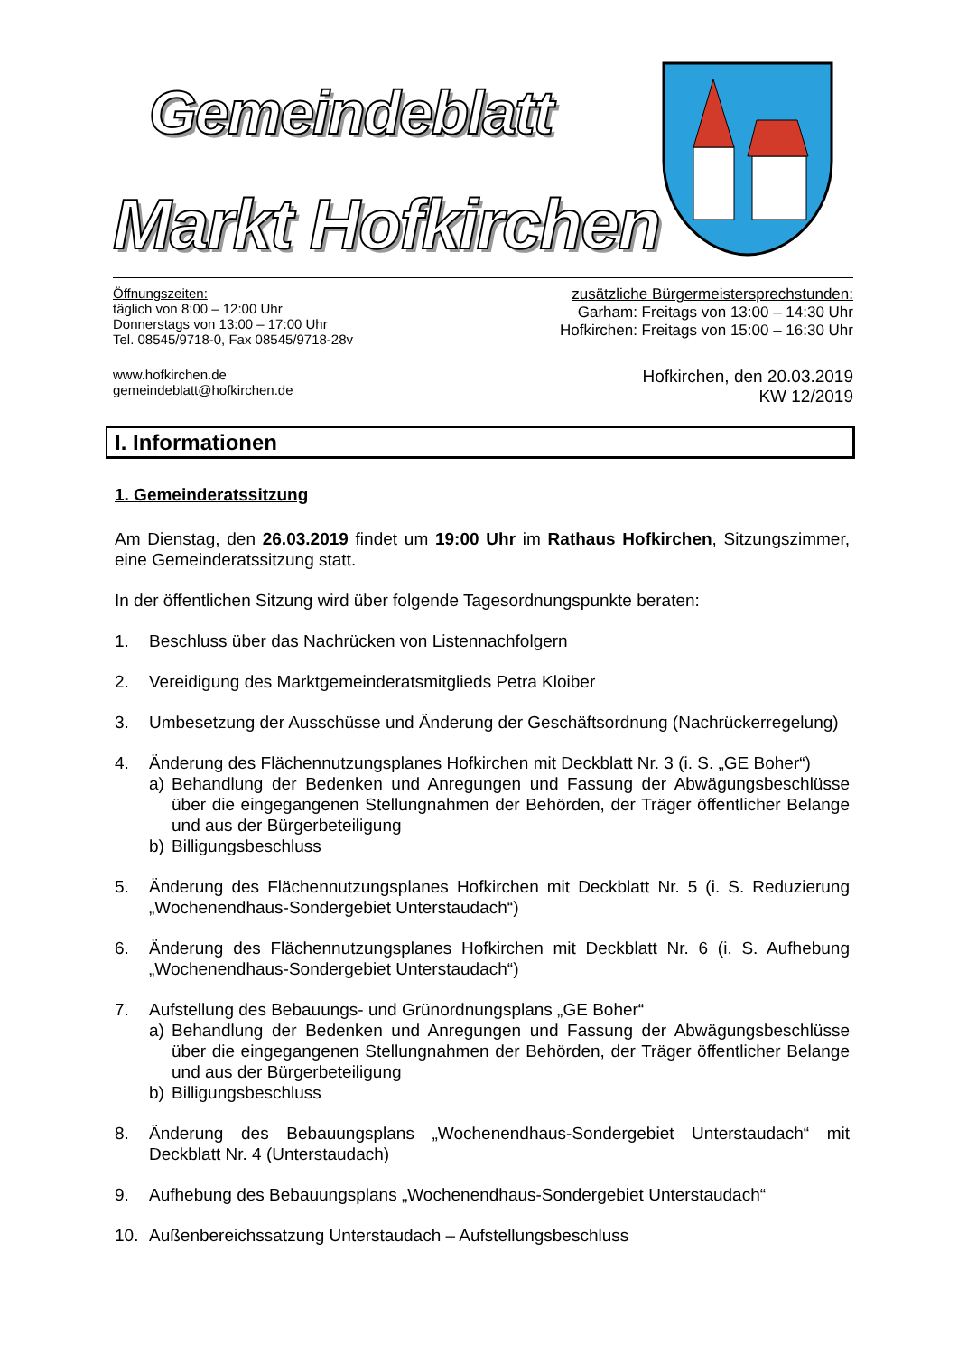Gemeindeblatt
Markt Hofkirchen
Öffnungszeiten:
täglich von 8:00 – 12:00 Uhr
Donnerstags von 13:00 – 17:00 Uhr
Tel. 08545/9718-0, Fax 08545/9718-28v
zusätzliche Bürgermeistersprechstunden:
Garham: Freitags von 13:00 – 14:30 Uhr
Hofkirchen: Freitags von 15:00 – 16:30 Uhr
www.hofkirchen.de
gemeindeblatt@hofkirchen.de
Hofkirchen, den 20.03.2019
KW 12/2019
I. Informationen
1. Gemeinderatssitzung
Am Dienstag, den 26.03.2019 findet um 19:00 Uhr im Rathaus Hofkirchen, Sitzungszimmer, eine Gemeinderatssitzung statt.
In der öffentlichen Sitzung wird über folgende Tagesordnungspunkte beraten:
1. Beschluss über das Nachrücken von Listennachfolgern
2. Vereidigung des Marktgemeinderatsmitglieds Petra Kloiber
3. Umbesetzung der Ausschüsse und Änderung der Geschäftsordnung (Nachrückerregelung)
4. Änderung des Flächennutzungsplanes Hofkirchen mit Deckblatt Nr. 3 (i. S. „GE Boher“)
a) Behandlung der Bedenken und Anregungen und Fassung der Abwägungsbeschlüsse über die eingegangenen Stellungnahmen der Behörden, der Träger öffentlicher Belange und aus der Bürgerbeteiligung
b) Billigungsbeschluss
5. Änderung des Flächennutzungsplanes Hofkirchen mit Deckblatt Nr. 5 (i. S. Reduzierung „Wochenendhaus-Sondergebiet Unterstaudach“)
6. Änderung des Flächennutzungsplanes Hofkirchen mit Deckblatt Nr. 6 (i. S. Aufhebung „Wochenendhaus-Sondergebiet Unterstaudach“)
7. Aufstellung des Bebauungs- und Grünordnungsplans „GE Boher“
a) Behandlung der Bedenken und Anregungen und Fassung der Abwägungsbeschlüsse über die eingegangenen Stellungnahmen der Behörden, der Träger öffentlicher Belange und aus der Bürgerbeteiligung
b) Billigungsbeschluss
8. Änderung des Bebauungsplans „Wochenendhaus-Sondergebiet Unterstaudach“ mit Deckblatt Nr. 4 (Unterstaudach)
9. Aufhebung des Bebauungsplans „Wochenendhaus-Sondergebiet Unterstaudach“
10. Außenbereichssatzung Unterstaudach – Aufstellungsbeschluss